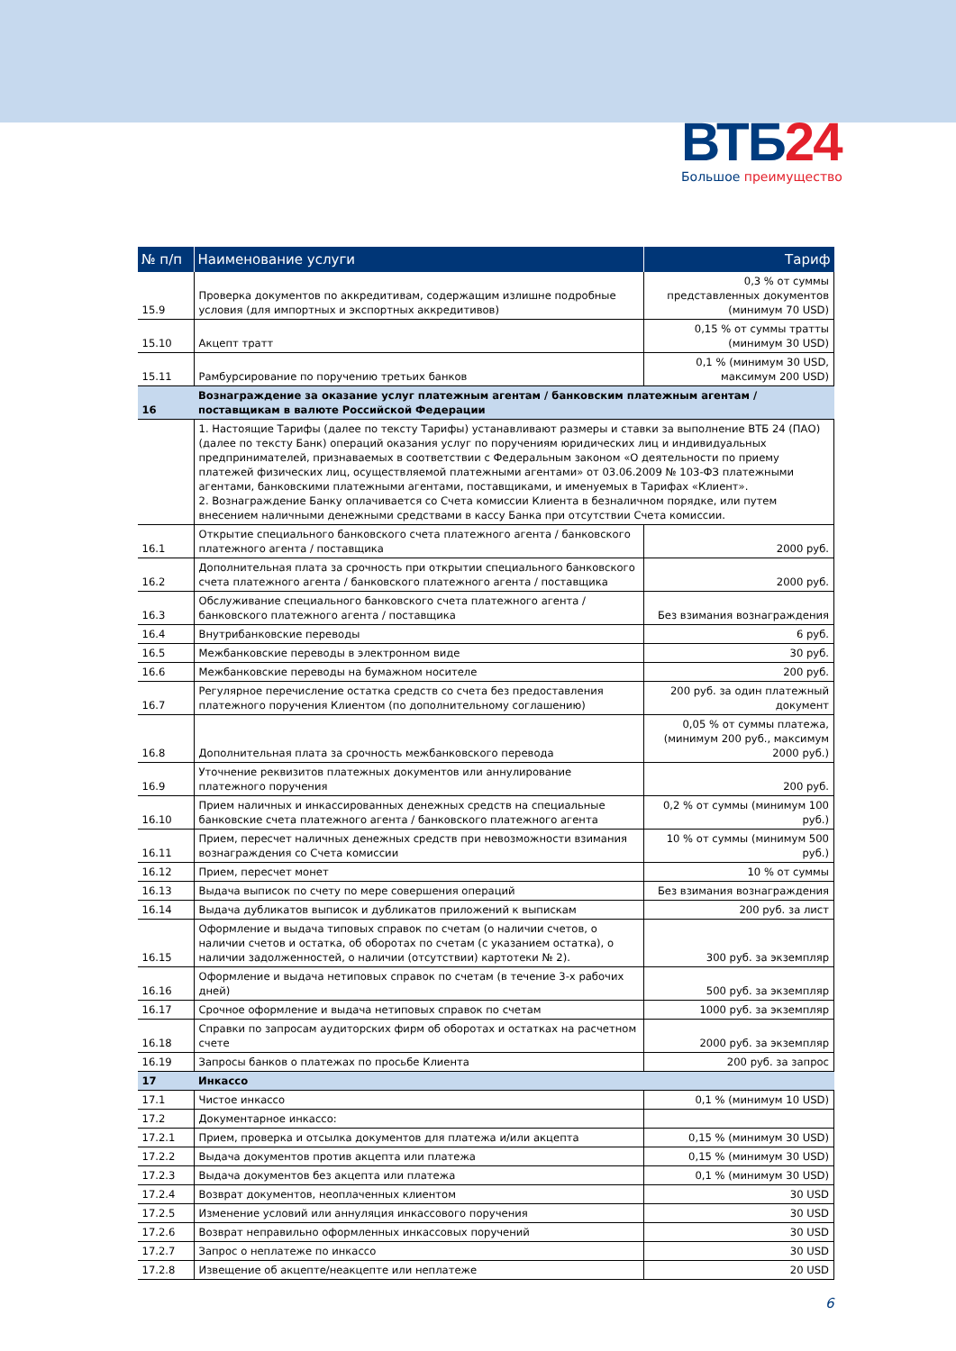ВТБ24
Большое преимущество
| № п/п | Наименование услуги | Тариф |
| --- | --- | --- |
| 15.9 | Проверка документов по аккредитивам, содержащим излишне подробные условия (для импортных и экспортных аккредитивов) | 0,3 % от суммы представленных документов (минимум 70 USD) |
| 15.10 | Акцепт тратт | 0,15 % от суммы тратты (минимум 30 USD) |
| 15.11 | Рамбурсирование по поручению третьих банков | 0,1 % (минимум 30 USD, максимум 200 USD) |
| 16 | Вознаграждение за оказание услуг платежным агентам / банковским платежным агентам / поставщикам в валюте Российской Федерации | |
| | 1. Настоящие Тарифы (далее по тексту Тарифы) устанавливают размеры и ставки за выполнение ВТБ 24 (ПАО) (далее по тексту Банк) операций оказания услуг по поручениям юридических лиц и индивидуальных предпринимателей, признаваемых в соответствии с Федеральным законом «О деятельности по приему платежей физических лиц, осуществляемой платежными агентами» от 03.06.2009 № 103-ФЗ платежными агентами, банковскими платежными агентами, поставщиками, и именуемых в Тарифах «Клиент». 2. Вознаграждение Банку оплачивается со Счета комиссии Клиента в безналичном порядке, или путем внесением наличными денежными средствами в кассу Банка при отсутствии Счета комиссии. | |
| 16.1 | Открытие специального банковского счета платежного агента / банковского платежного агента / поставщика | 2000 руб. |
| 16.2 | Дополнительная плата за срочность при открытии специального банковского счета платежного агента / банковского платежного агента / поставщика | 2000 руб. |
| 16.3 | Обслуживание специального банковского счета платежного агента / банковского платежного агента / поставщика | Без взимания вознаграждения |
| 16.4 | Внутрибанковские переводы | 6 руб. |
| 16.5 | Межбанковские переводы в электронном виде | 30 руб. |
| 16.6 | Межбанковские переводы на бумажном носителе | 200 руб. |
| 16.7 | Регулярное перечисление остатка средств со счета без предоставления платежного поручения Клиентом (по дополнительному соглашению) | 200 руб. за один платежный документ |
| 16.8 | Дополнительная плата за срочность межбанковского перевода | 0,05 % от суммы платежа, (минимум 200 руб., максимум 2000 руб.) |
| 16.9 | Уточнение реквизитов платежных документов или аннулирование платежного поручения | 200 руб. |
| 16.10 | Прием наличных и инкассированных денежных средств на специальные банковские счета платежного агента / банковского платежного агента | 0,2 % от суммы (минимум 100 руб.) |
| 16.11 | Прием, пересчет наличных денежных средств при невозможности взимания вознаграждения со Счета комиссии | 10 % от суммы (минимум 500 руб.) |
| 16.12 | Прием, пересчет монет | 10 % от суммы |
| 16.13 | Выдача выписок по счету по мере совершения операций | Без взимания вознаграждения |
| 16.14 | Выдача дубликатов выписок и дубликатов приложений к выпискам | 200 руб. за лист |
| 16.15 | Оформление и выдача типовых справок по счетам (о наличии счетов, о наличии счетов и остатка, об оборотах по счетам (с указанием остатка), о наличии задолженностей, о наличии (отсутствии) картотеки № 2). | 300 руб. за экземпляр |
| 16.16 | Оформление и выдача нетиповых справок по счетам (в течение 3-х рабочих дней) | 500 руб. за экземпляр |
| 16.17 | Срочное оформление и выдача нетиповых справок по счетам | 1000 руб. за экземпляр |
| 16.18 | Справки по запросам аудиторских фирм об оборотах и остатках на расчетном счете | 2000 руб. за экземпляр |
| 16.19 | Запросы банков о платежах по просьбе Клиента | 200 руб. за запрос |
| 17 | Инкассо | |
| 17.1 | Чистое инкассо | 0,1 % (минимум 10 USD) |
| 17.2 | Документарное инкассо: | |
| 17.2.1 | Прием, проверка и отсылка документов для платежа и/или акцепта | 0,15 % (минимум 30 USD) |
| 17.2.2 | Выдача документов против акцепта или платежа | 0,15 % (минимум 30 USD) |
| 17.2.3 | Выдача документов без акцепта или платежа | 0,1 % (минимум 30 USD) |
| 17.2.4 | Возврат документов, неоплаченных клиентом | 30 USD |
| 17.2.5 | Изменение условий или аннуляция инкассового поручения | 30 USD |
| 17.2.6 | Возврат неправильно оформленных инкассовых поручений | 30 USD |
| 17.2.7 | Запрос о неплатеже по инкассо | 30 USD |
| 17.2.8 | Извещение об акцепте/неакцепте или неплатеже | 20 USD |
6